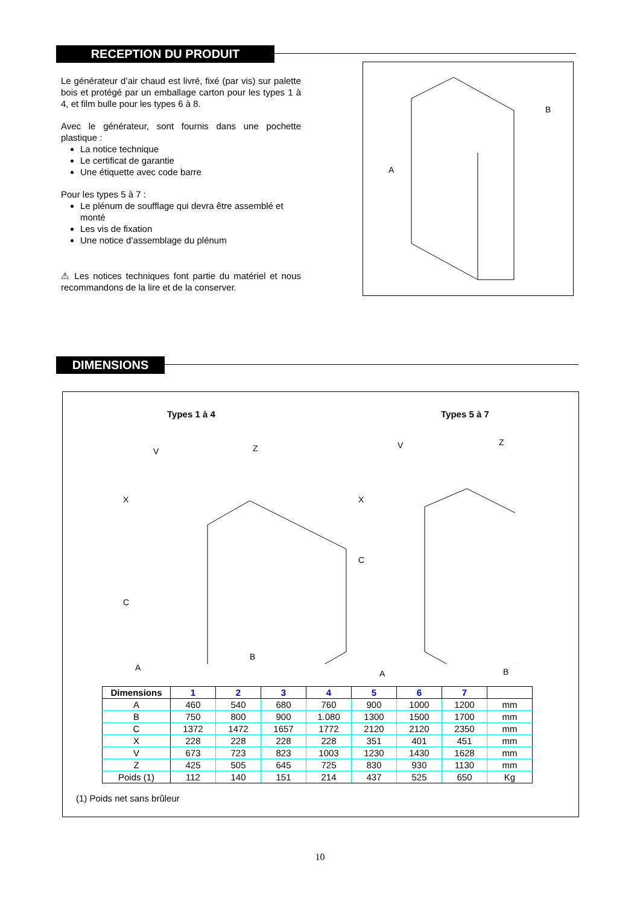RECEPTION DU PRODUIT
Le générateur d’air chaud est livré, fixé (par vis) sur palette bois et protégé par un emballage carton pour les types 1 à 4, et film bulle pour les types 6 à 8.
Avec le générateur, sont fournis dans une pochette plastique :
La notice technique
Le certificat de garantie
Une étiquette avec code barre
Pour les types 5 à 7 :
Le plénum de soufflage qui devra être assemblé et monté
Les vis de fixation
Une notice d’assemblage du plénum
⚠ Les notices techniques font partie du matériel et nous recommandons de la lire et de la conserver.
B
A
DIMENSIONS
Types 1 à 4 Types 5 à 7
V Z
X
C
A
B
V Z
X
C
A B
| Dimensions | 1 | 2 | 3 | 4 | 5 | 6 | 7 | |
| --- | --- | --- | --- | --- | --- | --- | --- | --- |
| A | 460 | 540 | 680 | 760 | 900 | 1000 | 1200 | mm |
| B | 750 | 800 | 900 | 1.080 | 1300 | 1500 | 1700 | mm |
| C | 1372 | 1472 | 1657 | 1772 | 2120 | 2120 | 2350 | mm |
| X | 228 | 228 | 228 | 228 | 351 | 401 | 451 | mm |
| V | 673 | 723 | 823 | 1003 | 1230 | 1430 | 1628 | mm |
| Z | 425 | 505 | 645 | 725 | 830 | 930 | 1130 | mm |
| Poids (1) | 112 | 140 | 151 | 214 | 437 | 525 | 650 | Kg |
(1) Poids net sans brûleur
10